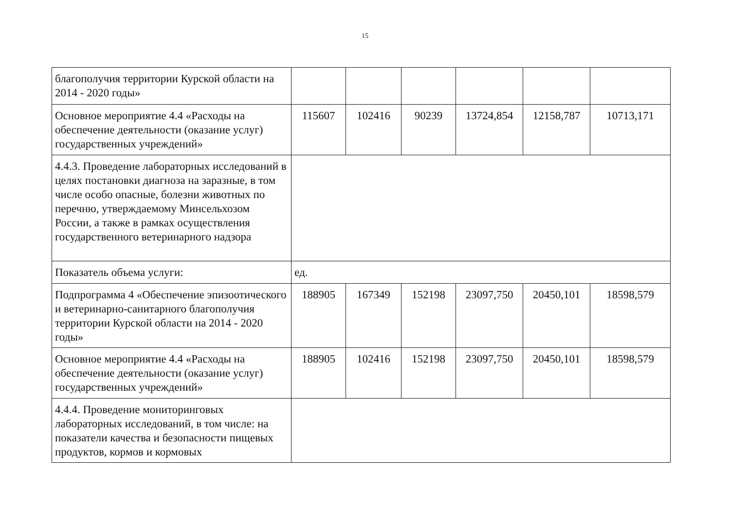15
| благополучия территории Курской области на 2014 - 2020 годы» | | | | | | |
| Основное мероприятие 4.4 «Расходы на обеспечение деятельности (оказание услуг) государственных учреждений» | 115607 | 102416 | 90239 | 13724,854 | 12158,787 | 10713,171 |
| 4.4.3. Проведение лабораторных исследований в целях постановки диагноза на заразные, в том числе особо опасные, болезни животных по перечню, утверждаемому Минсельхозом России, а также в рамках осуществления государственного ветеринарного надзора | | | | | | |
| Показатель объема услуги: | ед. | | | | | |
| Подпрограмма 4 «Обеспечение эпизоотического и ветеринарно-санитарного благополучия территории Курской области на 2014 - 2020 годы» | 188905 | 167349 | 152198 | 23097,750 | 20450,101 | 18598,579 |
| Основное мероприятие 4.4 «Расходы на обеспечение деятельности (оказание услуг) государственных учреждений» | 188905 | 102416 | 152198 | 23097,750 | 20450,101 | 18598,579 |
| 4.4.4. Проведение мониторинговых лабораторных исследований, в том числе: на показатели качества и безопасности пищевых продуктов, кормов и кормовых | | | | | | |